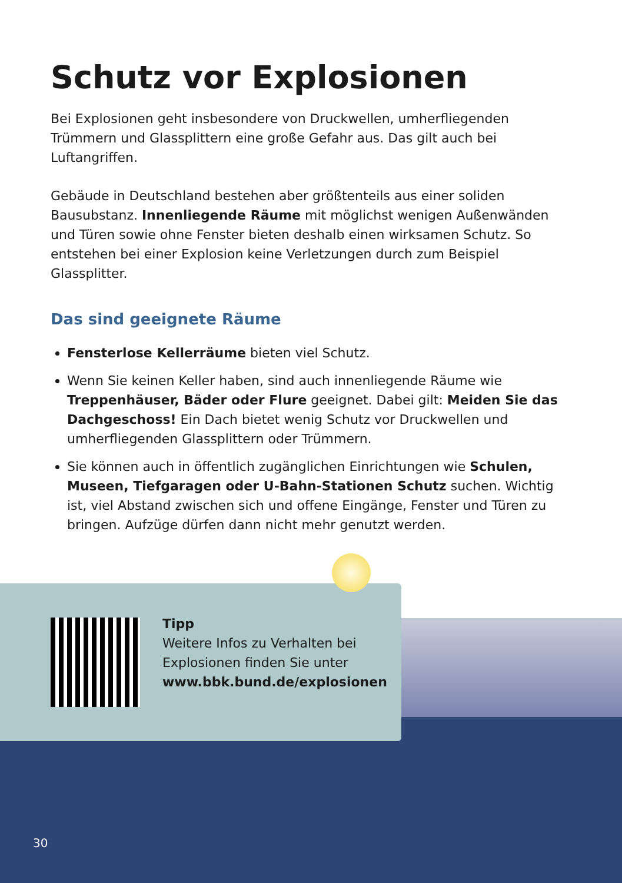Schutz vor Explosionen
Bei Explosionen geht insbesondere von Druckwellen, umherfliegenden Trümmern und Glassplittern eine große Gefahr aus. Das gilt auch bei Luftangriffen.
Gebäude in Deutschland bestehen aber größtenteils aus einer soliden Bausubstanz. Innenliegende Räume mit möglichst wenigen Außenwänden und Türen sowie ohne Fenster bieten deshalb einen wirksamen Schutz. So entstehen bei einer Explosion keine Verletzungen durch zum Beispiel Glassplitter.
Das sind geeignete Räume
Fensterlose Kellerräume bieten viel Schutz.
Wenn Sie keinen Keller haben, sind auch innenliegende Räume wie Treppenhäuser, Bäder oder Flure geeignet. Dabei gilt: Meiden Sie das Dachgeschoss! Ein Dach bietet wenig Schutz vor Druckwellen und umherfliegenden Glassplittern oder Trümmern.
Sie können auch in öffentlich zugänglichen Einrichtungen wie Schulen, Museen, Tiefgaragen oder U-Bahn-Stationen Schutz suchen. Wichtig ist, viel Abstand zwischen sich und offene Eingänge, Fenster und Türen zu bringen. Aufzüge dürfen dann nicht mehr genutzt werden.
Tipp
Weitere Infos zu Verhalten bei
Explosionen finden Sie unter
www.bbk.bund.de/explosionen
30